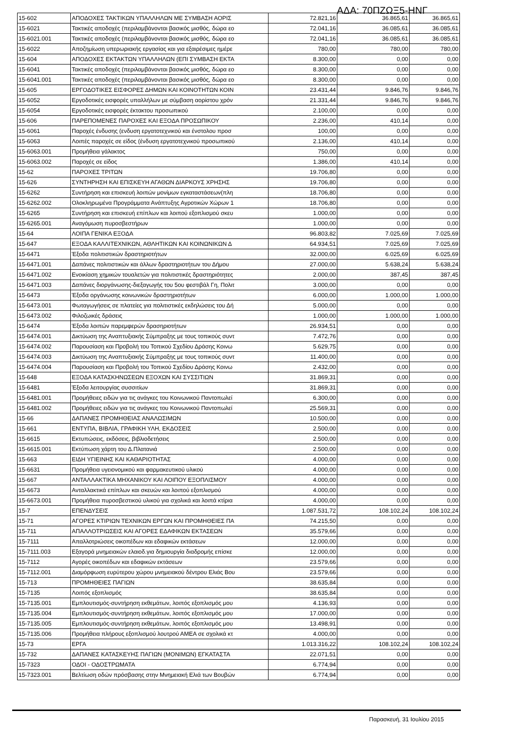ΑΔΑ: 70ΠΖΩΞ5-ΗΝΓ
| 15-602 | ΑΠΟΔΟΧΕΣ ΤΑΚΤΙΚΩΝ ΥΠΑΛΛΗΛΩΝ ΜΕ ΣΥΜΒΑΣΗ ΑΟΡΙΣ | 72.821,16 | 36.865,61 | 36.865,61 |
| 15-6021 | Τακτικές αποδοχές (περιλαμβάνονται βασικός μισθός, δώρα εο | 72.041,16 | 36.085,61 | 36.085,61 |
| 15-6021.001 | Τακτικές αποδοχές (περιλαμβάνονται βασικός μισθός, δώρα εο | 72.041,16 | 36.085,61 | 36.085,61 |
| 15-6022 | Αποζημίωση υπερωριακής εργασίας και για εξαιρέσιμες ημέρε | 780,00 | 780,00 | 780,00 |
| 15-604 | ΑΠΟΔΟΧΕΣ ΕΚΤΑΚΤΩΝ ΥΠΑΛΛΗΛΩΝ (ΕΠΙ ΣΥΜΒΑΣΗ ΕΚΤΑ | 8.300,00 | 0,00 | 0,00 |
| 15-6041 | Τακτικές αποδοχές (περιλαμβάνονται βασικός μισθός, δώρα εο | 8.300,00 | 0,00 | 0,00 |
| 15-6041.001 | Τακτικές αποδοχές (περιλαμβάνονται βασικός μισθός, δώρα εο | 8.300,00 | 0,00 | 0,00 |
| 15-605 | ΕΡΓΟΔΟΤΙΚΕΣ ΕΙΣΦΟΡΕΣ ΔΗΜΩΝ ΚΑΙ ΚΟΙΝΟΤΗΤΩΝ ΚΟΙΝ | 23.431,44 | 9.846,76 | 9.846,76 |
| 15-6052 | Εργοδοτικές εισφορές υπαλλήλων με σύμβαση αορίστου χρόν | 21.331,44 | 9.846,76 | 9.846,76 |
| 15-6054 | Εργοδοτικές εισφορές έκτακτου προσωπικού | 2.100,00 | 0,00 | 0,00 |
| 15-606 | ΠΑΡΕΠΟΜΕΝΕΣ ΠΑΡΟΧΕΣ ΚΑΙ ΕΞΟΔΑ ΠΡΟΣΩΠΙΚΟΥ | 2.236,00 | 410,14 | 0,00 |
| 15-6061 | Παροχές ένδυσης (ενδυση εργατοτεχνικού και ένστολου προσ | 100,00 | 0,00 | 0,00 |
| 15-6063 | Λοιπές παροχές σε είδος (ένδυση εργατοτεχνικού προσωπικού | 2.136,00 | 410,14 | 0,00 |
| 15-6063.001 | Προμήθεια γάλακτος | 750,00 | 0,00 | 0,00 |
| 15-6063.002 | Παροχές σε είδος | 1.386,00 | 410,14 | 0,00 |
| 15-62 | ΠΑΡΟΧΕΣ ΤΡΙΤΩΝ | 19.706,80 | 0,00 | 0,00 |
| 15-626 | ΣΥΝΤΗΡΗΣΗ ΚΑΙ ΕΠΙΣΚΕΥΗ ΑΓΑΘΩΝ ΔΙΑΡΚΟΥΣ ΧΡΗΣΗΣ | 19.706,80 | 0,00 | 0,00 |
| 15-6262 | Συντήρηση και επισκευή λοιπών μονίμων εγκαταστάσεων(πλη | 18.706,80 | 0,00 | 0,00 |
| 15-6262.002 | Ολοκληρωμένα Προγράμματα Ανάπτυξης Αγροτικών Χώρων 1 | 18.706,80 | 0,00 | 0,00 |
| 15-6265 | Συντήρηση και επισκευή επίπλων και λοιπού εξοπλισμού σκευ | 1.000,00 | 0,00 | 0,00 |
| 15-6265.001 | Αναγόμωση πυροσβεστήρων | 1.000,00 | 0,00 | 0,00 |
| 15-64 | ΛΟΙΠΑ ΓΕΝΙΚΑ ΕΞΟΔΑ | 96.803,82 | 7.025,69 | 7.025,69 |
| 15-647 | ΕΞΟΔΑ ΚΑΛΛΙΤΕΧΝΙΚΩΝ, ΑΘΛΗΤΙΚΩΝ ΚΑΙ ΚΟΙΝΩΝΙΚΩΝ Δ | 64.934,51 | 7.025,69 | 7.025,69 |
| 15-6471 | Έξοδα πολιτιστικών δραστηριοτήτων | 32.000,00 | 6.025,69 | 6.025,69 |
| 15-6471.001 | Δαπάνες πολιτιστικών και άλλων δραστηριοτήτων του Δήμου | 27.000,00 | 5.638,24 | 5.638,24 |
| 15-6471.002 | Ενοικίαση χημικών τουαλετών για πολιτιστικές δραστηριότητες | 2.000,00 | 387,45 | 387,45 |
| 15-6471.003 | Δαπάνες διοργάνωσης-διεξαγωγής του 5ου φεστιβάλ Γη, Πολιτ | 3.000,00 | 0,00 | 0,00 |
| 15-6473 | Έξοδα οργάνωσης κοινωνικών δραστηριοτήτων | 6.000,00 | 1.000,00 | 1.000,00 |
| 15-6473.001 | Φωταγωγήσεις σε πλατείες για πολιτιστικές εκδηλώσεις του Δή | 5.000,00 | 0,00 | 0,00 |
| 15-6473.002 | Φιλοζωικές δράσεις | 1.000,00 | 1.000,00 | 1.000,00 |
| 15-6474 | Έξοδα λοιπών παρεμφερών δρασηριοτήτων | 26.934,51 | 0,00 | 0,00 |
| 15-6474.001 | Δικτύωση της Αναπτυξιακής Σύμπραξης με τους τοπικούς συντ | 7.472,76 | 0,00 | 0,00 |
| 15-6474.002 | Παρουσίαση και Προβολή του Τοπικού Σχεδίου Δράσης Κοινω | 5.629,75 | 0,00 | 0,00 |
| 15-6474.003 | Δικτύωση της Αναπτυξιακής Σύμπραξης με τους τοπικούς συντ | 11.400,00 | 0,00 | 0,00 |
| 15-6474.004 | Παρουσίαση και Προβολή του Τοπικού Σχεδίου Δράσης Κοινω | 2.432,00 | 0,00 | 0,00 |
| 15-648 | ΕΞΟΔΑ ΚΑΤΑΣΚΗΝΩΣΕΩΝ ΕΞΟΧΩΝ ΚΑΙ ΣΥΣΣΙΤΙΩΝ | 31.869,31 | 0,00 | 0,00 |
| 15-6481 | Έξοδα λειτουργίας συσσιτίων | 31.869,31 | 0,00 | 0,00 |
| 15-6481.001 | Προμήθειες ειδών για τις ανάγκες του Κοινωνικού Παντοπωλεί | 6.300,00 | 0,00 | 0,00 |
| 15-6481.002 | Προμήθειες ειδών για τις ανάγκες του Κοινωνικού Παντοπωλεί | 25.569,31 | 0,00 | 0,00 |
| 15-66 | ΔΑΠΑΝΕΣ ΠΡΟΜΗΘΕΙΑΣ ΑΝΑΛΩΣΙΜΩΝ | 10.500,00 | 0,00 | 0,00 |
| 15-661 | ΕΝΤΥΠΑ, ΒΙΒΛΙΑ, ΓΡΑΦΙΚΗ ΥΛΗ, ΕΚΔΟΣΕΙΣ | 2.500,00 | 0,00 | 0,00 |
| 15-6615 | Εκτυπώσεις, εκδόσεις, βιβλιοδετήσεις | 2.500,00 | 0,00 | 0,00 |
| 15-6615.001 | Εκτύπωση χάρτη του Δ.Πλατανιά | 2.500,00 | 0,00 | 0,00 |
| 15-663 | ΕΙΔΗ ΥΓΙΕΙΝΗΣ ΚΑΙ ΚΑΘΑΡΙΟΤΗΤΑΣ | 4.000,00 | 0,00 | 0,00 |
| 15-6631 | Προμήθεια υγειονομικού και φαρμακευτικού υλικού | 4.000,00 | 0,00 | 0,00 |
| 15-667 | ΑΝΤΑΛΛΑΚΤΙΚΑ ΜΗΧΑΝΙΚΟΥ ΚΑΙ ΛΟΙΠΟΥ ΕΞΟΠΛΙΣΜΟΥ | 4.000,00 | 0,00 | 0,00 |
| 15-6673 | Ανταλλακτικά επίπλων και σκευών και λοιπού εξοπλισμού | 4.000,00 | 0,00 | 0,00 |
| 15-6673.001 | Προμήθεια πυροσβεστικού υλικού για σχολικά και λοιπά κτίρια | 4.000,00 | 0,00 | 0,00 |
| 15-7 | ΕΠΕΝΔΥΣΕΙΣ | 1.087.531,72 | 108.102,24 | 108.102,24 |
| 15-71 | ΑΓΟΡΕΣ ΚΤΙΡΙΩΝ ΤΕΧΝΙΚΩΝ ΕΡΓΩΝ ΚΑΙ ΠΡΟΜΗΘΕΙΕΣ ΠΑ | 74.215,50 | 0,00 | 0,00 |
| 15-711 | ΑΠΑΛΛΟΤΡΙΩΣΕΙΣ ΚΑΙ ΑΓΟΡΕΣ ΕΔΑΦΙΚΩΝ ΕΚΤΑΣΕΩΝ | 35.579,66 | 0,00 | 0,00 |
| 15-7111 | Απαλλοτριώσεις οικοπέδων και εδαφικών εκτάσεων | 12.000,00 | 0,00 | 0,00 |
| 15-7111.003 | Εξαγορά μνημειακών ελαιοδ.για δημιουργία διαδρομής επίσκε | 12.000,00 | 0,00 | 0,00 |
| 15-7112 | Αγορές οικοπέδων και εδαφικών εκτάσεων | 23.579,66 | 0,00 | 0,00 |
| 15-7112.001 | Διαμόρφωση ευρύτερου χώρου μνημειακού δέντρου Ελιάς Βου | 23.579,66 | 0,00 | 0,00 |
| 15-713 | ΠΡΟΜΗΘΕΙΕΣ ΠΑΓΙΩΝ | 38.635,84 | 0,00 | 0,00 |
| 15-7135 | Λοιπός εξοπλισμός | 38.635,84 | 0,00 | 0,00 |
| 15-7135.001 | Εμπλουτισμός-συντήρηση εκθεμάτων, λοιπός εξοπλισμός μου | 4.136,93 | 0,00 | 0,00 |
| 15-7135.004 | Εμπλουτισμός-συντήρηση εκθεμάτων, λοιπός εξοπλισμός μου | 17.000,00 | 0,00 | 0,00 |
| 15-7135.005 | Εμπλουτισμός-συντήρηση εκθεμάτων, λοιπός εξοπλισμός μου | 13.498,91 | 0,00 | 0,00 |
| 15-7135.006 | Προμήθεια πλήρους εξοπλισμού λουτρού ΑΜΕΑ σε σχολικά κτ | 4.000,00 | 0,00 | 0,00 |
| 15-73 | ΕΡΓΑ | 1.013.316,22 | 108.102,24 | 108.102,24 |
| 15-732 | ΔΑΠΑΝΕΣ ΚΑΤΑΣΚΕΥΗΣ ΠΑΓΙΩΝ (ΜΟΝΙΜΩΝ) ΕΓΚΑΤΑΣΤΑ | 22.071,51 | 0,00 | 0,00 |
| 15-7323 | ΟΔΟΙ - ΟΔΟΣΤΡΩΜΑΤΑ | 6.774,94 | 0,00 | 0,00 |
| 15-7323.001 | Βελτίωση οδών πρόσβασης στην Μνημειακή Ελιά των Βουβών | 6.774,94 | 0,00 | 0,00 |
Παρασκευή, 31 Ιουλίου 2015